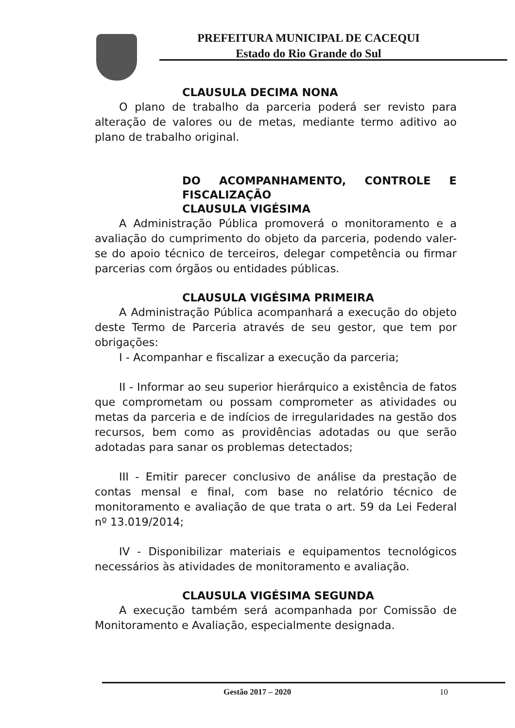PREFEITURA MUNICIPAL DE CACEQUI
Estado do Rio Grande do Sul
CLAUSULA DECIMA NONA
O plano de trabalho da parceria poderá ser revisto para alteração de valores ou de metas, mediante termo aditivo ao plano de trabalho original.
DO ACOMPANHAMENTO, CONTROLE E FISCALIZAÇÃO
CLAUSULA VIGÉSIMA
A Administração Pública promoverá o monitoramento e a avaliação do cumprimento do objeto da parceria, podendo valer-se do apoio técnico de terceiros, delegar competência ou firmar parcerias com órgãos ou entidades públicas.
CLAUSULA VIGÉSIMA PRIMEIRA
A Administração Pública acompanhará a execução do objeto deste Termo de Parceria através de seu gestor, que tem por obrigações:
I - Acompanhar e fiscalizar a execução da parceria;
II - Informar ao seu superior hierárquico a existência de fatos que comprometam ou possam comprometer as atividades ou metas da parceria e de indícios de irregularidades na gestão dos recursos, bem como as providências adotadas ou que serão adotadas para sanar os problemas detectados;
III - Emitir parecer conclusivo de análise da prestação de contas mensal e final, com base no relatório técnico de monitoramento e avaliação de que trata o art. 59 da Lei Federal nº 13.019/2014;
IV - Disponibilizar materiais e equipamentos tecnológicos necessários às atividades de monitoramento e avaliação.
CLAUSULA VIGÉSIMA SEGUNDA
A execução também será acompanhada por Comissão de Monitoramento e Avaliação, especialmente designada.
Gestão 2017 – 2020 10